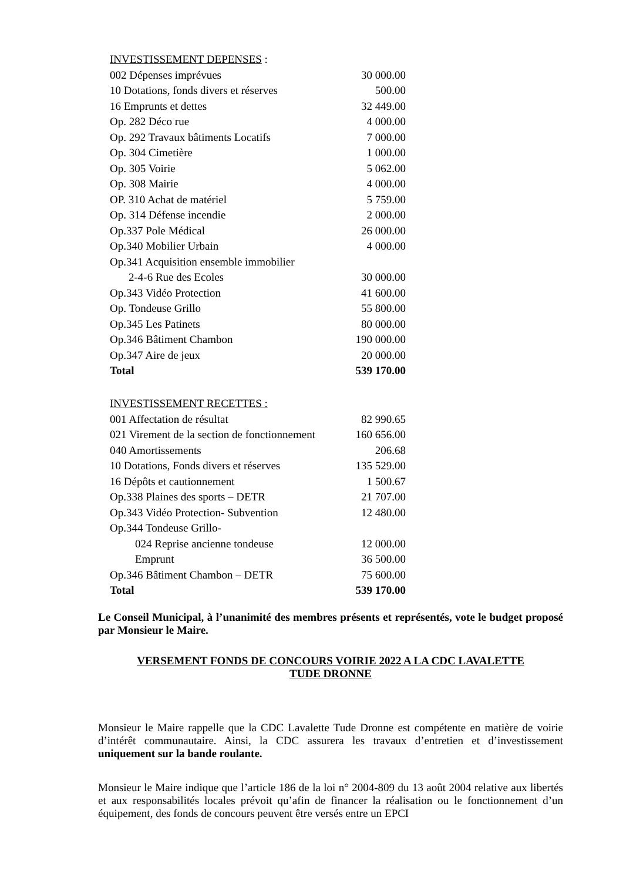| INVESTISSEMENT DEPENSES : | |
| 002 Dépenses imprévues | 30 000.00 |
| 10 Dotations, fonds divers et réserves | 500.00 |
| 16 Emprunts et dettes | 32 449.00 |
| Op. 282 Déco rue | 4 000.00 |
| Op. 292 Travaux bâtiments Locatifs | 7 000.00 |
| Op. 304 Cimetière | 1 000.00 |
| Op. 305 Voirie | 5 062.00 |
| Op. 308 Mairie | 4 000.00 |
| OP. 310 Achat de matériel | 5 759.00 |
| Op. 314 Défense incendie | 2 000.00 |
| Op.337 Pole Médical | 26 000.00 |
| Op.340 Mobilier Urbain | 4 000.00 |
| Op.341 Acquisition ensemble immobilier | |
| 2-4-6 Rue des Ecoles | 30 000.00 |
| Op.343 Vidéo Protection | 41 600.00 |
| Op. Tondeuse Grillo | 55 800.00 |
| Op.345 Les Patinets | 80 000.00 |
| Op.346 Bâtiment Chambon | 190 000.00 |
| Op.347 Aire de jeux | 20 000.00 |
| Total | 539 170.00 |
| INVESTISSEMENT RECETTES : | |
| 001 Affectation de résultat | 82 990.65 |
| 021 Virement de la section de fonctionnement | 160 656.00 |
| 040 Amortissements | 206.68 |
| 10 Dotations, Fonds divers et réserves | 135 529.00 |
| 16 Dépôts et cautionnement | 1 500.67 |
| Op.338 Plaines des sports – DETR | 21 707.00 |
| Op.343 Vidéo Protection- Subvention | 12 480.00 |
| Op.344 Tondeuse Grillo- | |
| 024 Reprise ancienne tondeuse | 12 000.00 |
| Emprunt | 36 500.00 |
| Op.346 Bâtiment Chambon – DETR | 75 600.00 |
| Total | 539 170.00 |
Le Conseil Municipal, à l’unanimité des membres présents et représentés, vote le budget proposé par Monsieur le Maire.
VERSEMENT FONDS DE CONCOURS VOIRIE 2022 A LA CDC LAVALETTE
TUDE DRONNE
Monsieur le Maire rappelle que la CDC Lavalette Tude Dronne est compétente en matière de voirie d’intérêt communautaire. Ainsi, la CDC assurera les travaux d’entretien et d’investissement uniquement sur la bande roulante.
Monsieur le Maire indique que l’article 186 de la loi n° 2004-809 du 13 août 2004 relative aux libertés et aux responsabilités locales prévoit qu’afin de financer la réalisation ou le fonctionnement d’un équipement, des fonds de concours peuvent être versés entre un EPCI